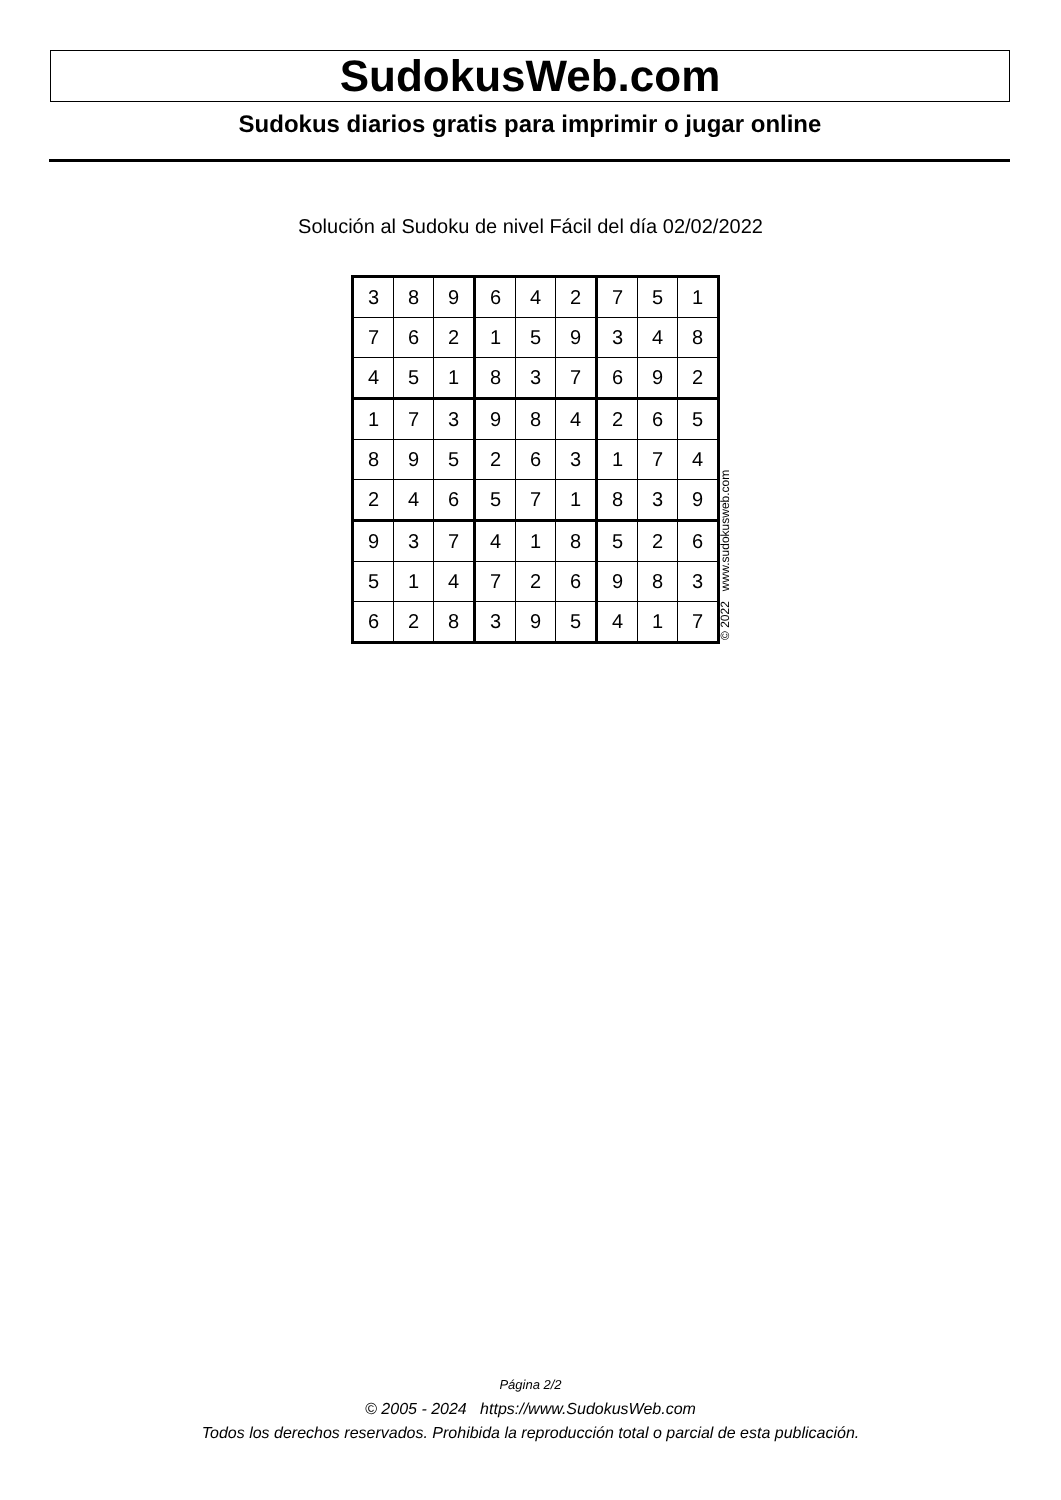SudokusWeb.com
Sudokus diarios gratis para imprimir o jugar online
Solución al Sudoku de nivel Fácil del día 02/02/2022
| 3 | 8 | 9 | 6 | 4 | 2 | 7 | 5 | 1 |
| 7 | 6 | 2 | 1 | 5 | 9 | 3 | 4 | 8 |
| 4 | 5 | 1 | 8 | 3 | 7 | 6 | 9 | 2 |
| 1 | 7 | 3 | 9 | 8 | 4 | 2 | 6 | 5 |
| 8 | 9 | 5 | 2 | 6 | 3 | 1 | 7 | 4 |
| 2 | 4 | 6 | 5 | 7 | 1 | 8 | 3 | 9 |
| 9 | 3 | 7 | 4 | 1 | 8 | 5 | 2 | 6 |
| 5 | 1 | 4 | 7 | 2 | 6 | 9 | 8 | 3 |
| 6 | 2 | 8 | 3 | 9 | 5 | 4 | 1 | 7 |
© 2022 www.sudokusweb.com
Página 2/2
© 2005 - 2024 https://www.SudokusWeb.com
Todos los derechos reservados. Prohibida la reproducción total o parcial de esta publicación.